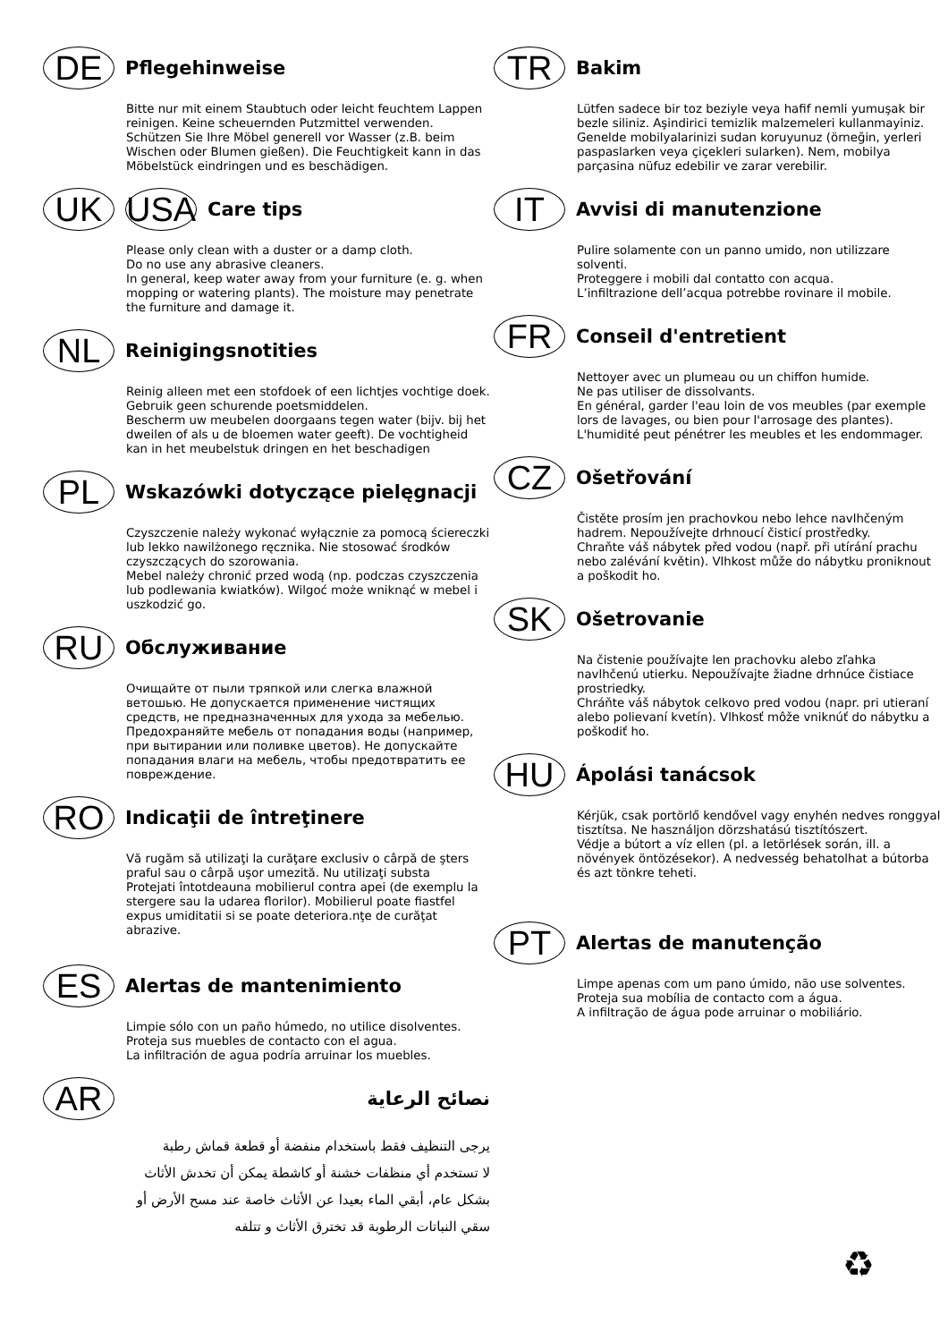DE
Pflegehinweise
Bitte nur mit einem Staubtuch oder leicht feuchtem Lappen reinigen. Keine scheuernden Putzmittel verwenden.
Schützen Sie Ihre Möbel generell vor Wasser (z.B. beim Wischen oder Blumen gießen). Die Feuchtigkeit kann in das Möbelstück eindringen und es beschädigen.
UK USA
Care tips
Please only clean with a duster or a damp cloth.
Do no use any abrasive cleaners.
In general, keep water away from your furniture (e. g. when mopping or watering plants). The moisture may penetrate the furniture and damage it.
NL
Reinigingsnotities
Reinig alleen met een stofdoek of een lichtjes vochtige doek. Gebruik geen schurende poetsmiddelen.
Bescherm uw meubelen doorgaans tegen water (bijv. bij het dweilen of als u de bloemen water geeft). De vochtigheid kan in het meubelstuk dringen en het beschadigen
PL
Wskazówki dotyczące pielęgnacji
Czyszczenie należy wykonać wyłącznie za pomocą ściereczki lub lekko nawilżonego ręcznika. Nie stosować środków czyszczących do szorowania.
Mebel należy chronić przed wodą (np. podczas czyszczenia lub podlewania kwiatków). Wilgoć może wniknąć w mebel i uszkodzić go.
RU
Обслуживание
Очищайте от пыли тряпкой или слегка влажной ветошью. Не допускается применение чистящих средств, не предназначенных для ухода за мебелью.
Предохраняйте мебель от попадания воды (например, при вытирании или поливке цветов). Не допускайте попадания влаги на мебель, чтобы предотвратить ее повреждение.
RO
Indicaţii de întreţinere
Vă rugăm să utilizaţi la curăţare exclusiv o cârpă de şters praful sau o cârpă uşor umezită. Nu utilizaţi substa
Protejati întotdeauna mobilierul contra apei (de exemplu la stergere sau la udarea florilor). Mobilierul poate fiastfel expus umiditatii si se poate deteriora.nţe de curăţat abrazive.
ES
Alertas de mantenimiento
Limpie sólo con un paño húmedo, no utilice disolventes.
Proteja sus muebles de contacto con el agua.
La infiltración de agua podría arruinar los muebles.
AR
نصائح الرعاية
يرجى التنظيف فقط باستخدام منفضة أو قطعة قماش رطبة
لا تستخدم أي منظفات خشنة أو كاشطة يمكن أن تخدش الأثاث
بشكل عام، أبقي الماء بعيدا عن الأثاث خاصة عند مسح الأرض أو
سقي النباتات الرطوبة قد تخترق الأثاث و تتلفه
TR
Bakim
Lütfen sadece bir toz beziyle veya hafif nemli yumuşak bir bezle siliniz. Aşindirici temizlik malzemeleri kullanmayiniz.
Genelde mobilyalarinizi sudan koruyunuz (örneğin, yerleri paspaslarken veya çiçekleri sularken). Nem, mobilya parçasina nüfuz edebilir ve zarar verebilir.
IT
Avvisi di manutenzione
Pulire solamente con un panno umido, non utilizzare solventi.
Proteggere i mobili dal contatto con acqua.
L’infiltrazione dell’acqua potrebbe rovinare il mobile.
FR
Conseil d'entretient
Nettoyer avec un plumeau ou un chiffon humide.
Ne pas utiliser de dissolvants.
En général, garder l'eau loin de vos meubles (par exemple lors de lavages, ou bien pour l'arrosage des plantes). L'humidité peut pénétrer les meubles et les endommager.
CZ
Ošetřování
Čistěte prosím jen prachovkou nebo lehce navlhčeným hadrem. Nepoužívejte drhnoucí čisticí prostředky.
Chraňte váš nábytek před vodou (např. při utírání prachu nebo zalévání květin). Vlhkost může do nábytku proniknout a poškodit ho.
SK
Ošetrovanie
Na čistenie používajte len prachovku alebo zľahka navlhčenú utierku. Nepoužívajte žiadne drhnúce čistiace prostriedky.
Chráňte váš nábytok celkovo pred vodou (napr. pri utieraní alebo polievaní kvetín). Vlhkosť môže vniknúť do nábytku a poškodiť ho.
HU
Ápolási tanácsok
Kérjük, csak portörlő kendővel vagy enyhén nedves ronggyal tisztítsa. Ne használjon dörzshatású tisztítószert.
Védje a bútort a víz ellen (pl. a letörlések során, ill. a növények öntözésekor). A nedvesség behatolhat a bútorba és azt tönkre teheti.
PT
Alertas de manutenção
Limpe apenas com um pano úmido, não use solventes.
Proteja sua mobília de contacto com a água.
A infiltração de água pode arruinar o mobiliário.
♻